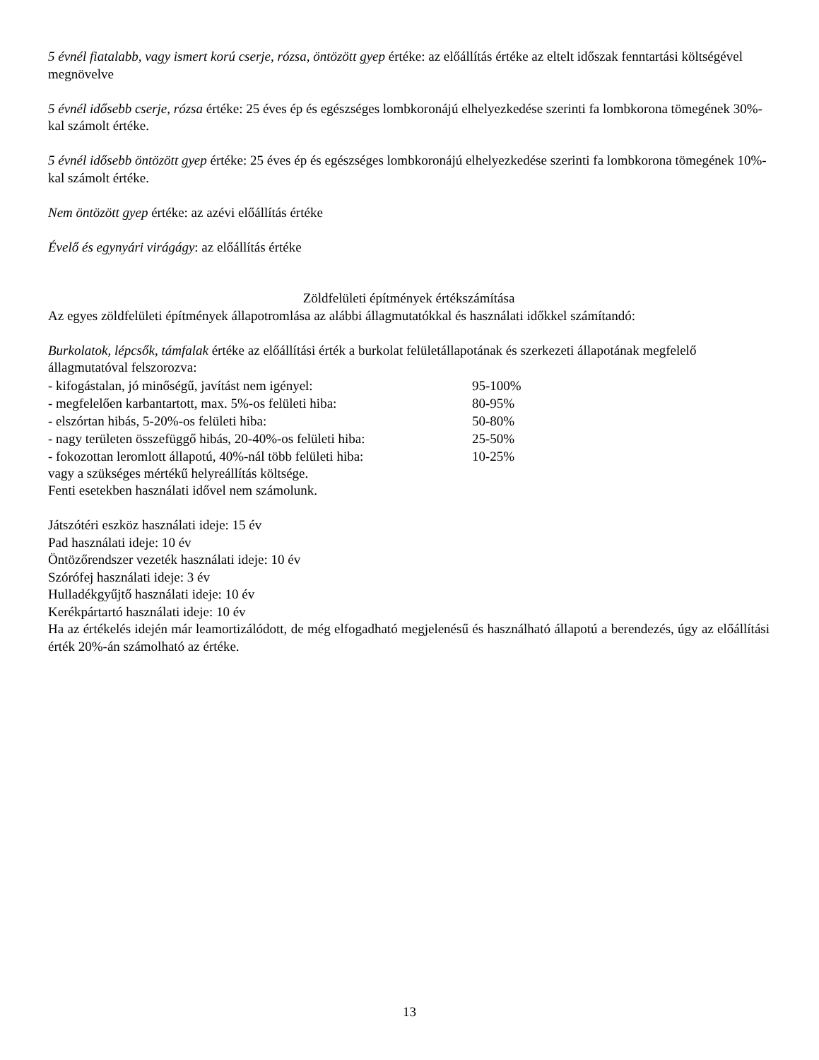5 évnél fiatalabb, vagy ismert korú cserje, rózsa, öntözött gyep értéke: az előállítás értéke az eltelt időszak fenntartási költségével megnövelve
5 évnél idősebb cserje, rózsa értéke: 25 éves ép és egészséges lombkoronájú elhelyezkedése szerinti fa lombkorona tömegének 30%-kal számolt értéke.
5 évnél idősebb öntözött gyep értéke: 25 éves ép és egészséges lombkoronájú elhelyezkedése szerinti fa lombkorona tömegének 10%-kal számolt értéke.
Nem öntözött gyep értéke: az azévi előállítás értéke
Évelő és egynyári virágágy: az előállítás értéke
Zöldfelületi építmények értékszámítása
Az egyes zöldfelületi építmények állapotromlása az alábbi állagmutatókkal és használati időkkel számítandó:
Burkolatok, lépcsők, támfalak értéke az előállítási érték a burkolat felületállapotának és szerkezeti állapotának megfelelő állagmutatóval felszorozva:
| - kifogástalan, jó minőségű, javítást nem igényel: | 95-100% |
| - megfelelően karbantartott, max. 5%-os felületi hiba: | 80-95% |
| - elszórtan hibás, 5-20%-os felületi hiba: | 50-80% |
| - nagy területen összefüggő hibás, 20-40%-os felületi hiba: | 25-50% |
| - fokozottan leromlott állapotú, 40%-nál több felületi hiba: | 10-25% |
vagy a szükséges mértékű helyreállítás költsége.
Fenti esetekben használati idővel nem számolunk.
Játszótéri eszköz használati ideje: 15 év
Pad használati ideje: 10 év
Öntözőrendszer vezeték használati ideje: 10 év
Szórófej használati ideje: 3 év
Hulladékgyűjtő használati ideje: 10 év
Kerékpártartó használati ideje: 10 év
Ha az értékelés idején már leamortizálódott, de még elfogadható megjelenésű és használható állapotú a berendezés, úgy az előállítási érték 20%-án számolható az értéke.
13